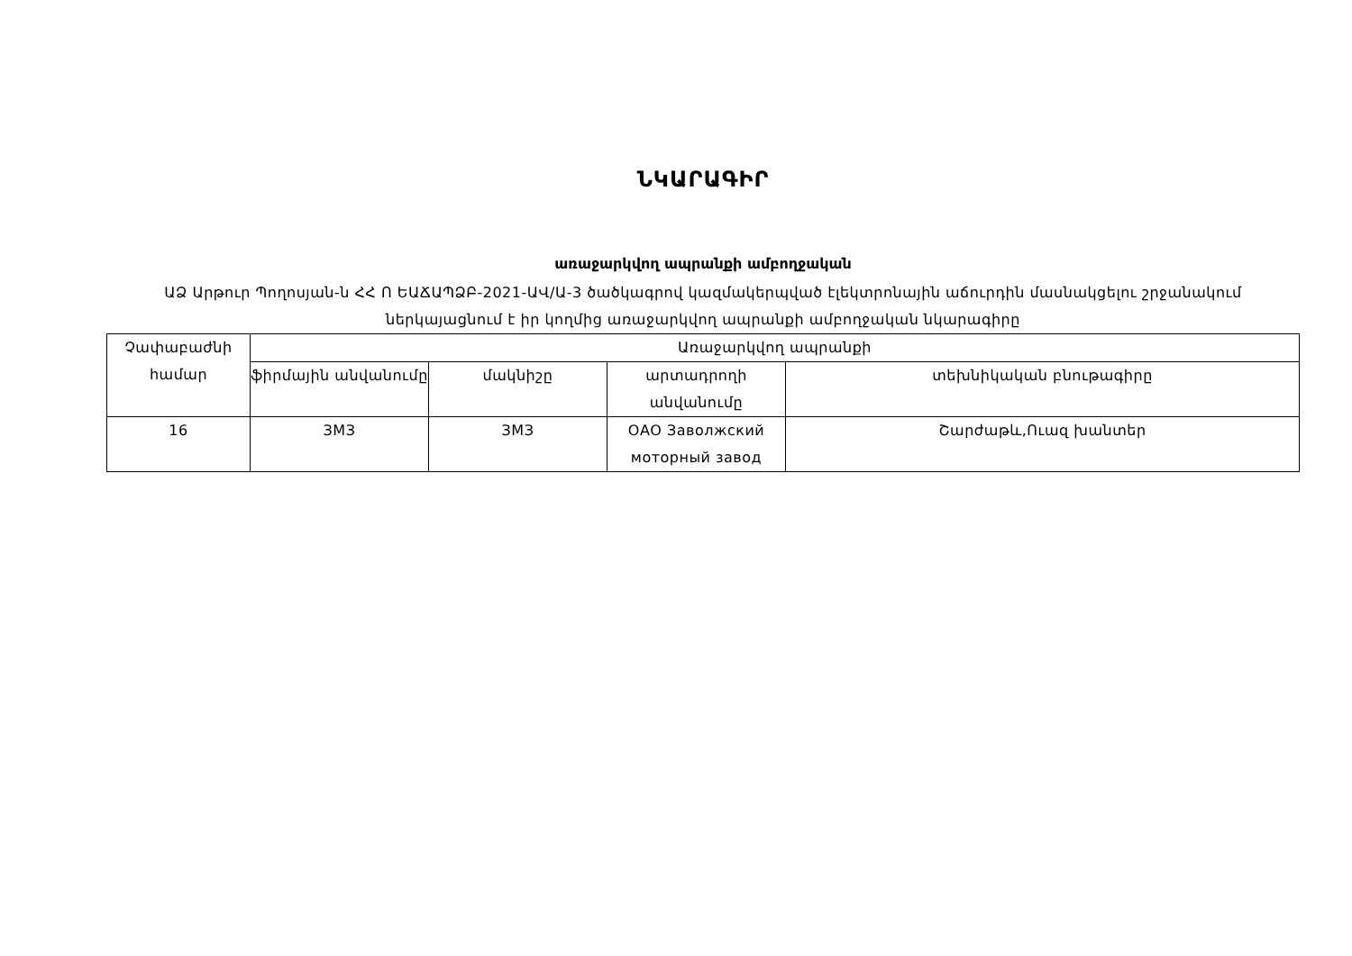ՆԿԱՐԱԳԻՐ
առաջարկվող ապրանքի ամբողջական
ԱՁ Արթուր Պողոսյան-ն ՀՀ Ո ԵԱՃԱՊՁԲ-2021-ԱՎ/Ա-3 ծածկագրով կազմակերպված էլեկտրոնային աճուրդին մասնակցելու շրջանակում ներկայացնում է իր կողմից առաջարկվող ապրանքի ամբողջական նկարագիրը
| Չափաբաժնի համար | Առաջարկվող ապրանքի | | | |
| | ֆիրմային անվանումը | մակնիշը | արտադրողի անվանումը | տեխնիկական բնութագիրը |
| 16 | ЗМЗ | ЗМЗ | ОАО Заволжский моторный завод | Շարժաթև,Ուազ խանտեր |